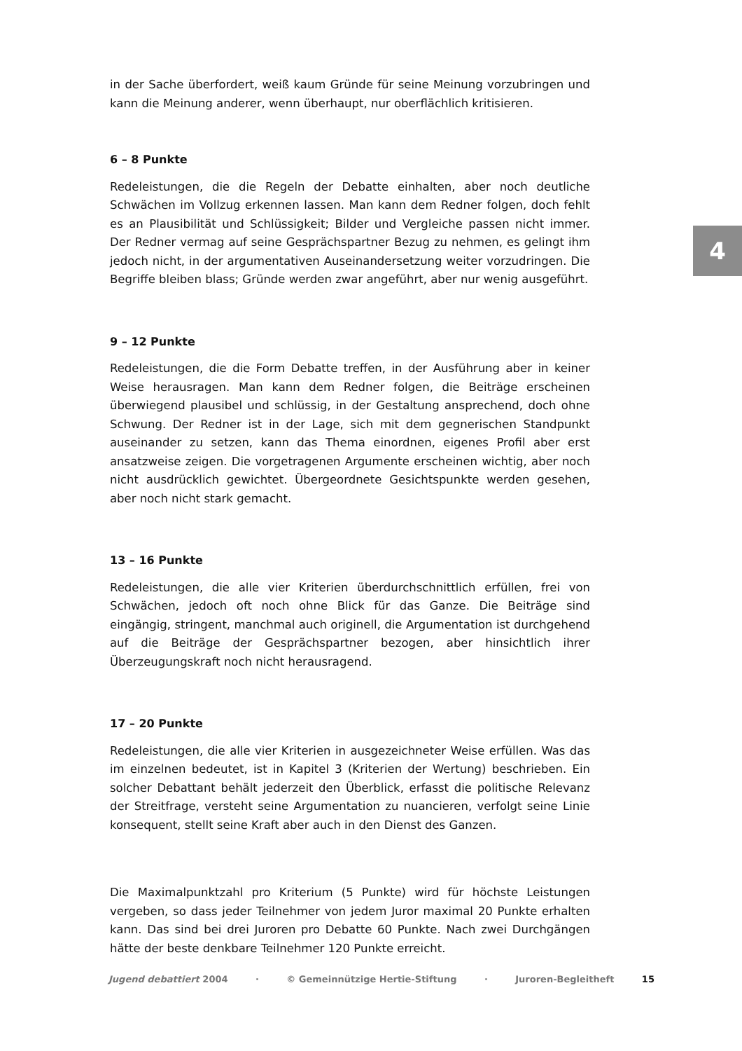4
in der Sache überfordert, weiß kaum Gründe für seine Meinung vorzubringen und kann die Meinung anderer, wenn überhaupt, nur oberflächlich kritisieren.
6 – 8 Punkte
Redeleistungen, die die Regeln der Debatte einhalten, aber noch deutliche Schwächen im Vollzug erkennen lassen. Man kann dem Redner folgen, doch fehlt es an Plausibilität und Schlüssigkeit; Bilder und Vergleiche passen nicht immer. Der Redner vermag auf seine Gesprächspartner Bezug zu nehmen, es gelingt ihm jedoch nicht, in der argumentativen Auseinandersetzung weiter vorzudringen. Die Begriffe bleiben blass; Gründe werden zwar angeführt, aber nur wenig ausgeführt.
9 – 12 Punkte
Redeleistungen, die die Form Debatte treffen, in der Ausführung aber in keiner Weise herausragen. Man kann dem Redner folgen, die Beiträge erscheinen überwiegend plausibel und schlüssig, in der Gestaltung ansprechend, doch ohne Schwung. Der Redner ist in der Lage, sich mit dem gegnerischen Standpunkt auseinander zu setzen, kann das Thema einordnen, eigenes Profil aber erst ansatzweise zeigen. Die vorgetragenen Argumente erscheinen wichtig, aber noch nicht ausdrücklich gewichtet. Übergeordnete Gesichtspunkte werden gesehen, aber noch nicht stark gemacht.
13 – 16 Punkte
Redeleistungen, die alle vier Kriterien überdurchschnittlich erfüllen, frei von Schwächen, jedoch oft noch ohne Blick für das Ganze. Die Beiträge sind eingängig, stringent, manchmal auch originell, die Argumentation ist durchgehend auf die Beiträge der Gesprächspartner bezogen, aber hinsichtlich ihrer Überzeugungskraft noch nicht herausragend.
17 – 20 Punkte
Redeleistungen, die alle vier Kriterien in ausgezeichneter Weise erfüllen. Was das im einzelnen bedeutet, ist in Kapitel 3 (Kriterien der Wertung) beschrieben. Ein solcher Debattant behält jederzeit den Überblick, erfasst die politische Relevanz der Streitfrage, versteht seine Argumentation zu nuancieren, verfolgt seine Linie konsequent, stellt seine Kraft aber auch in den Dienst des Ganzen.
Die Maximalpunktzahl pro Kriterium (5 Punkte) wird für höchste Leistungen vergeben, so dass jeder Teilnehmer von jedem Juror maximal 20 Punkte erhalten kann. Das sind bei drei Juroren pro Debatte 60 Punkte. Nach zwei Durchgängen hätte der beste denkbare Teilnehmer 120 Punkte erreicht.
Jugend debattiert 2004 · © Gemeinnützige Hertie-Stiftung · Juroren-Begleitheft 15